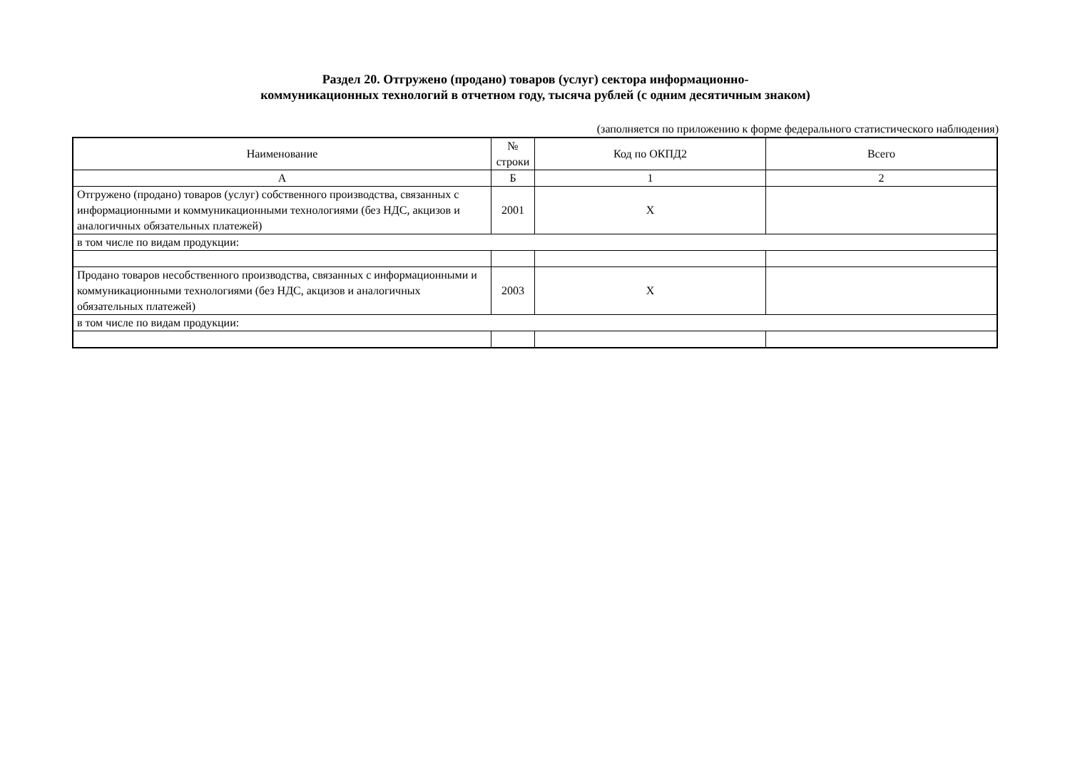Раздел 20. Отгружено (продано) товаров (услуг) сектора информационно-
коммуникационных технологий в отчетном году, тысяча рублей (с одним десятичным знаком)
(заполняется по приложению к форме федерального статистического наблюдения)
| Наименование | № строки | Код по ОКПД2 | Всего |
| --- | --- | --- | --- |
| А | Б | 1 | 2 |
| Отгружено (продано) товаров (услуг) собственного производства, связанных с информационными и коммуникационными технологиями (без НДС, акцизов и аналогичных обязательных платежей) | 2001 | Х | |
| в том числе по видам продукции: | | | |
| Продано товаров несобственного производства, связанных с информационными и коммуникационными технологиями (без НДС, акцизов и аналогичных обязательных платежей) | 2003 | Х | |
| в том числе по видам продукции: | | | |